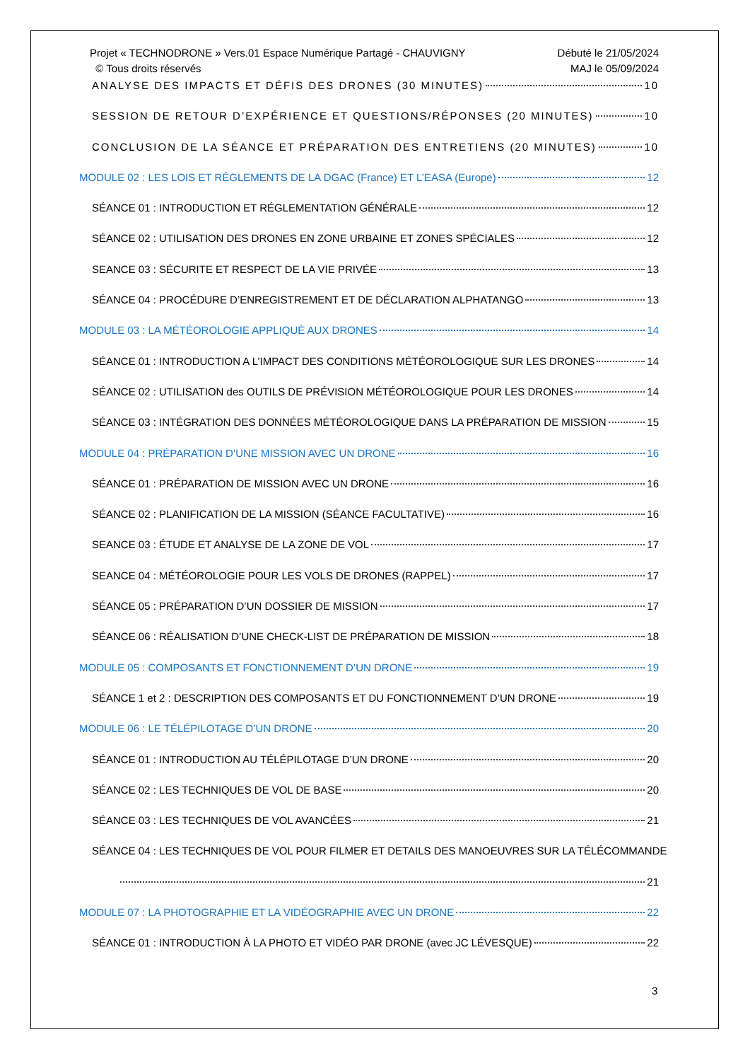Projet « TECHNODRONE » Vers.01 Espace Numérique Partagé - CHAUVIGNY
© Tous droits réservés
Débuté le 21/05/2024
MAJ le 05/09/2024
ANALYSE DES IMPACTS ET DÉFIS DES DRONES (30 MINUTES) 10
SESSION DE RETOUR D’EXPÉRIENCE ET QUESTIONS/RÉPONSES (20 MINUTES) 10
CONCLUSION DE LA SÉANCE ET PRÉPARATION DES ENTRETIENS (20 MINUTES) 10
MODULE 02 : LES LOIS ET RÉGLEMENTS DE LA DGAC (France) ET L’EASA (Europe) 12
SÉANCE 01 : INTRODUCTION ET RÉGLEMENTATION GÉNÉRALE 12
SÉANCE 02 : UTILISATION DES DRONES EN ZONE URBAINE ET ZONES SPÉCIALES 12
SEANCE 03 : SÉCURITE ET RESPECT DE LA VIE PRIVÉE 13
SÉANCE 04 : PROCÉDURE D’ENREGISTREMENT ET DE DÉCLARATION ALPHATANGO 13
MODULE 03 : LA MÉTÉOROLOGIE APPLIQUÉ AUX DRONES 14
SÉANCE 01 : INTRODUCTION A L’IMPACT DES CONDITIONS MÉTÉOROLOGIQUE SUR LES DRONES 14
SÉANCE 02 : UTILISATION des OUTILS DE PRÉVISION MÉTÉOROLOGIQUE POUR LES DRONES 14
SÉANCE 03 : INTÉGRATION DES DONNÉES MÉTÉOROLOGIQUE DANS LA PRÉPARATION DE MISSION 15
MODULE 04 : PRÉPARATION D’UNE MISSION AVEC UN DRONE 16
SÉANCE 01 : PRÉPARATION DE MISSION AVEC UN DRONE 16
SÉANCE 02 : PLANIFICATION DE LA MISSION (SÉANCE FACULTATIVE) 16
SEANCE 03 : ÉTUDE ET ANALYSE DE LA ZONE DE VOL 17
SEANCE 04 : MÉTÉOROLOGIE POUR LES VOLS DE DRONES (RAPPEL) 17
SÉANCE 05 : PRÉPARATION D’UN DOSSIER DE MISSION 17
SÉANCE 06 : RÉALISATION D’UNE CHECK-LIST DE PRÉPARATION DE MISSION 18
MODULE 05 : COMPOSANTS ET FONCTIONNEMENT D’UN DRONE 19
SÉANCE 1 et 2 : DESCRIPTION DES COMPOSANTS ET DU FONCTIONNEMENT D’UN DRONE 19
MODULE 06 : LE TÉLÉPILOTAGE D’UN DRONE 20
SÉANCE 01 : INTRODUCTION AU TÉLÉPILOTAGE D’UN DRONE 20
SÉANCE 02 : LES TECHNIQUES DE VOL DE BASE 20
SÉANCE 03 : LES TECHNIQUES DE VOL AVANCÉES 21
SÉANCE 04 : LES TECHNIQUES DE VOL POUR FILMER ET DETAILS DES MANOEUVRES SUR LA TÉLÉCOMMANDE
21
MODULE 07 : LA PHOTOGRAPHIE ET LA VIDÉOGRAPHIE AVEC UN DRONE 22
SÉANCE 01 : INTRODUCTION À LA PHOTO ET VIDÉO PAR DRONE (avec JC LÉVESQUE) 22
3